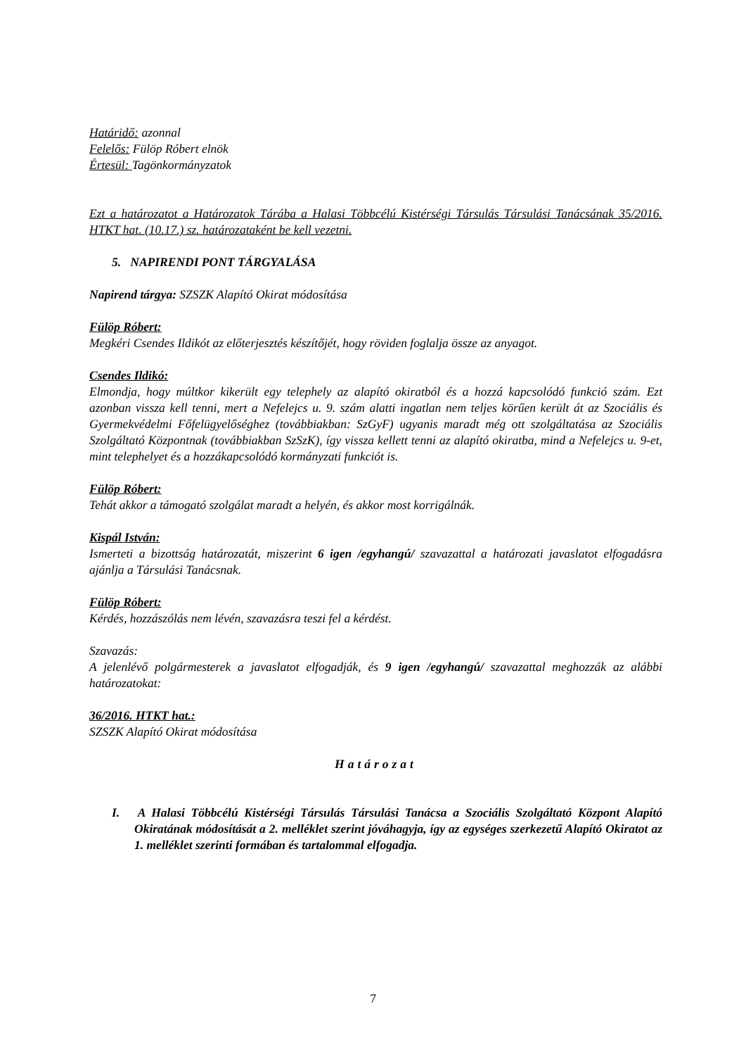Határidő: azonnal
Felelős: Fülöp Róbert elnök
Értesül: Tagönkormányzatok
Ezt a határozatot a Határozatok Tárába a Halasi Többcélú Kistérségi Társulás Társulási Tanácsának 35/2016. HTKT hat. (10.17.) sz. határozataként be kell vezetni.
5. NAPIRENDI PONT TÁRGYALÁSA
Napirend tárgya: SZSZK Alapító Okirat módosítása
Fülöp Róbert:
Megkéri Csendes Ildikót az előterjesztés készítőjét, hogy röviden foglalja össze az anyagot.
Csendes Ildikó:
Elmondja, hogy múltkor kikerült egy telephely az alapító okiratból és a hozzá kapcsolódó funkció szám. Ezt azonban vissza kell tenni, mert a Nefelejcs u. 9. szám alatti ingatlan nem teljes körűen került át az Szociális és Gyermekvédelmi Főfelügyelőséghez (továbbiakban: SzGyF) ugyanis maradt még ott szolgáltatása az Szociális Szolgáltató Központnak (továbbiakban SzSzK), így vissza kellett tenni az alapító okiratba, mind a Nefelejcs u. 9-et, mint telephelyet és a hozzákapcsolódó kormányzati funkciót is.
Fülöp Róbert:
Tehát akkor a támogató szolgálat maradt a helyén, és akkor most korrigálnák.
Kispál István:
Ismerteti a bizottság határozatát, miszerint 6 igen /egyhangú/ szavazattal a határozati javaslatot elfogadásra ajánlja a Társulási Tanácsnak.
Fülöp Róbert:
Kérdés, hozzászólás nem lévén, szavazásra teszi fel a kérdést.
Szavazás:
A jelenlévő polgármesterek a javaslatot elfogadják, és 9 igen /egyhangú/ szavazattal meghozzák az alábbi határozatokat:
36/2016. HTKT hat.:
SZSZK Alapító Okirat módosítása
Határozat
I. A Halasi Többcélú Kistérségi Társulás Társulási Tanácsa a Szociális Szolgáltató Központ Alapító Okiratának módosítását a 2. melléklet szerint jóváhagyja, így az egységes szerkezetű Alapító Okiratot az 1. melléklet szerinti formában és tartalommal elfogadja.
7